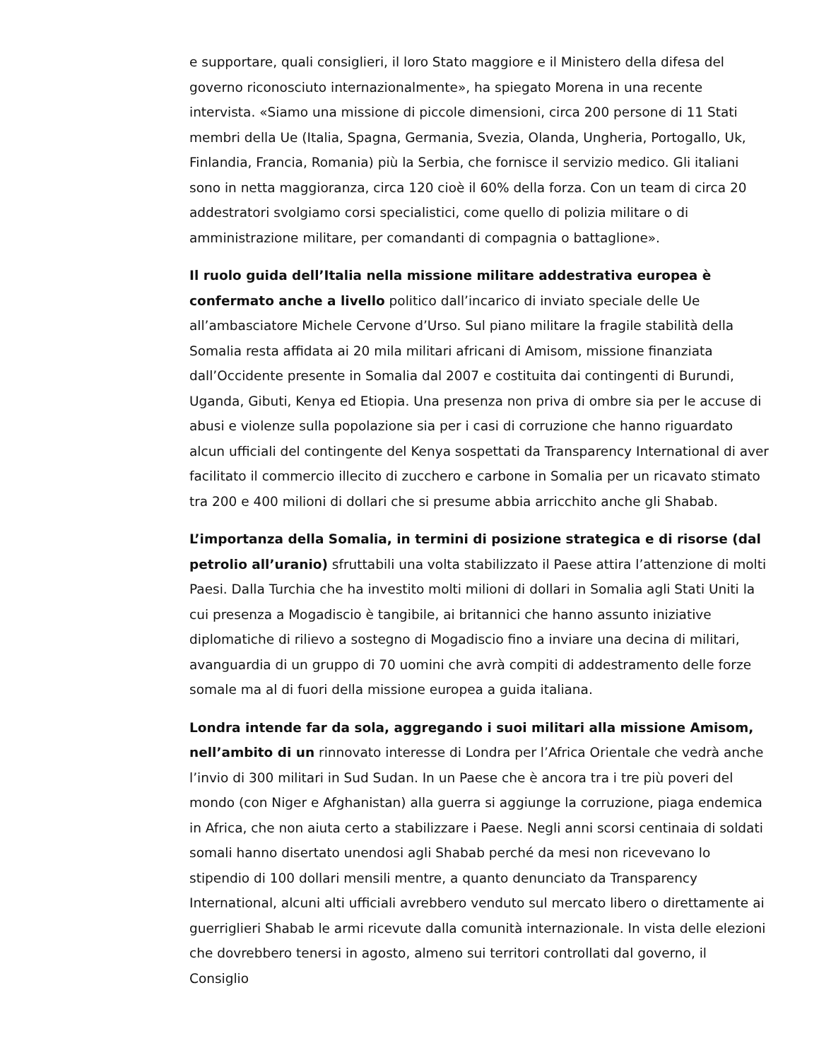e supportare, quali consiglieri, il loro Stato maggiore e il Ministero della difesa del governo riconosciuto internazionalmente», ha spiegato Morena in una recente intervista. «Siamo una missione di piccole dimensioni, circa 200 persone di 11 Stati membri della Ue (Italia, Spagna, Germania, Svezia, Olanda, Ungheria, Portogallo, Uk, Finlandia, Francia, Romania) più la Serbia, che fornisce il servizio medico. Gli italiani sono in netta maggioranza, circa 120 cioè il 60% della forza. Con un team di circa 20 addestratori svolgiamo corsi specialistici, come quello di polizia militare o di amministrazione militare, per comandanti di compagnia o battaglione».
Il ruolo guida dell’Italia nella missione militare addestrativa europea è confermato anche a livello politico dall’incarico di inviato speciale delle Ue all’ambasciatore Michele Cervone d’Urso. Sul piano militare la fragile stabilità della Somalia resta affidata ai 20 mila militari africani di Amisom, missione finanziata dall’Occidente presente in Somalia dal 2007 e costituita dai contingenti di Burundi, Uganda, Gibuti, Kenya ed Etiopia. Una presenza non priva di ombre sia per le accuse di abusi e violenze sulla popolazione sia per i casi di corruzione che hanno riguardato alcun ufficiali del contingente del Kenya sospettati da Transparency International di aver facilitato il commercio illecito di zucchero e carbone in Somalia per un ricavato stimato tra 200 e 400 milioni di dollari che si presume abbia arricchito anche gli Shabab.
L’importanza della Somalia, in termini di posizione strategica e di risorse (dal petrolio all’uranio) sfruttabili una volta stabilizzato il Paese attira l’attenzione di molti Paesi. Dalla Turchia che ha investito molti milioni di dollari in Somalia agli Stati Uniti la cui presenza a Mogadiscio è tangibile, ai britannici che hanno assunto iniziative diplomatiche di rilievo a sostegno di Mogadiscio fino a inviare una decina di militari, avanguardia di un gruppo di 70 uomini che avrà compiti di addestramento delle forze somale ma al di fuori della missione europea a guida italiana.
Londra intende far da sola, aggregando i suoi militari alla missione Amisom, nell’ambito di un rinnovato interesse di Londra per l’Africa Orientale che vedrà anche l’invio di 300 militari in Sud Sudan. In un Paese che è ancora tra i tre più poveri del mondo (con Niger e Afghanistan) alla guerra si aggiunge la corruzione, piaga endemica in Africa, che non aiuta certo a stabilizzare i Paese. Negli anni scorsi centinaia di soldati somali hanno disertato unendosi agli Shabab perché da mesi non ricevevano lo stipendio di 100 dollari mensili mentre, a quanto denunciato da Transparency International, alcuni alti ufficiali avrebbero venduto sul mercato libero o direttamente ai guerriglieri Shabab le armi ricevute dalla comunità internazionale. In vista delle elezioni che dovrebbero tenersi in agosto, almeno sui territori controllati dal governo, il Consiglio